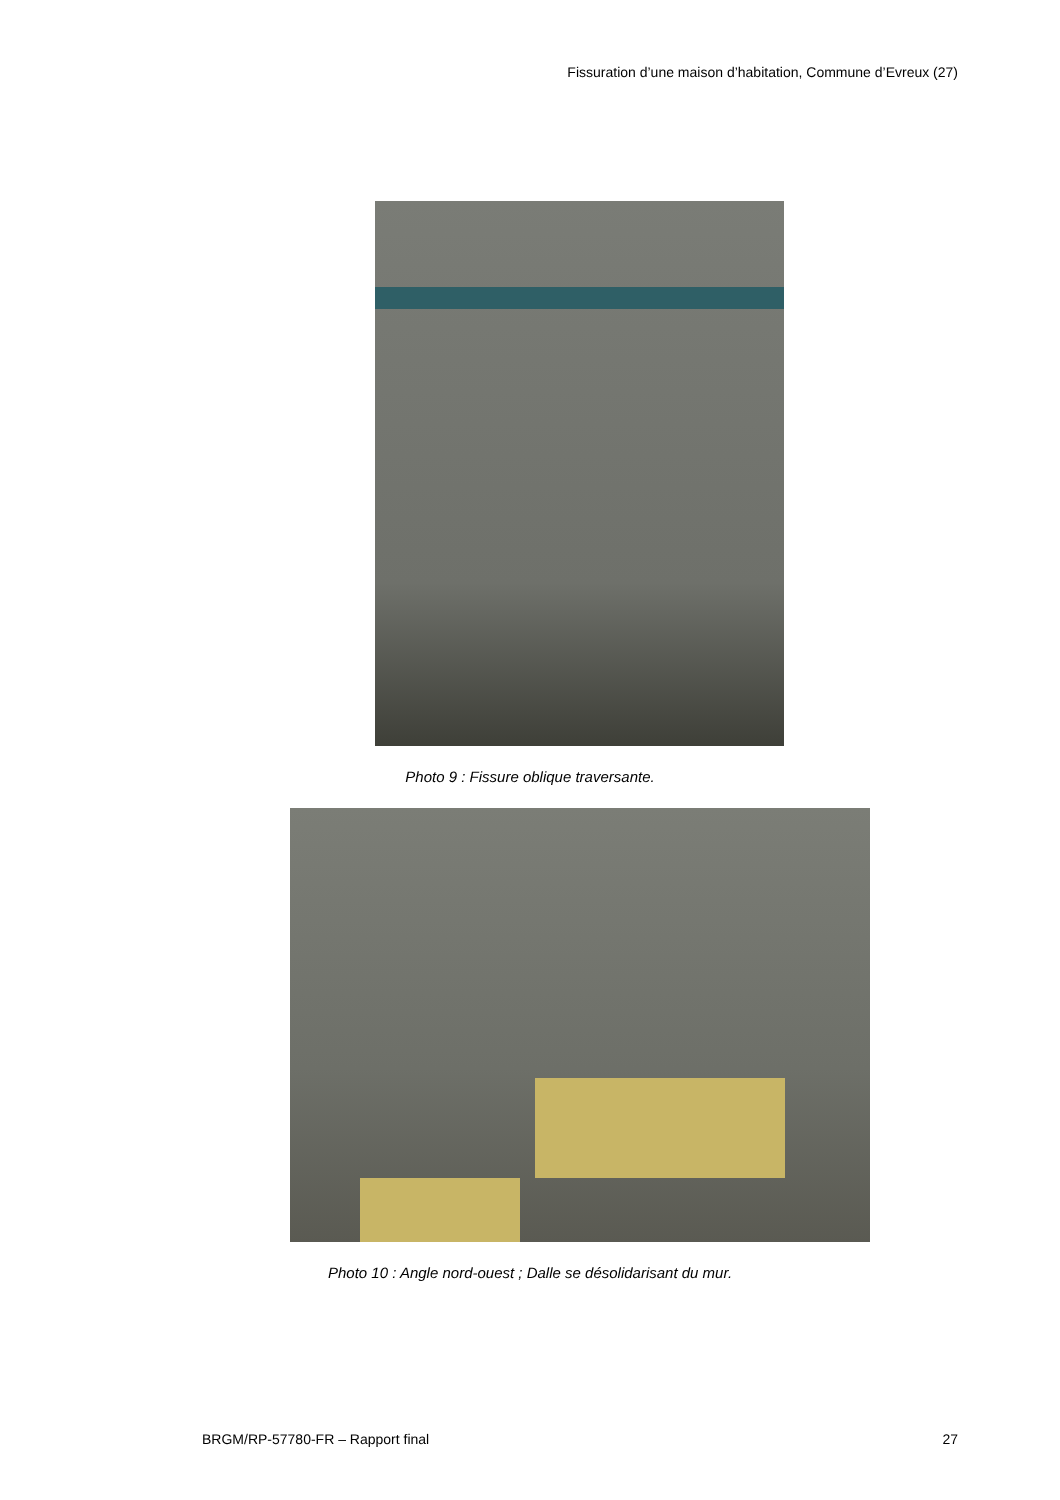Fissuration d’une maison d’habitation, Commune d’Evreux (27)
Photo 9 : Fissure oblique traversante.
Photo 10 : Angle nord-ouest ; Dalle se désolidarisant du mur.
BRGM/RP-57780-FR – Rapport final 27